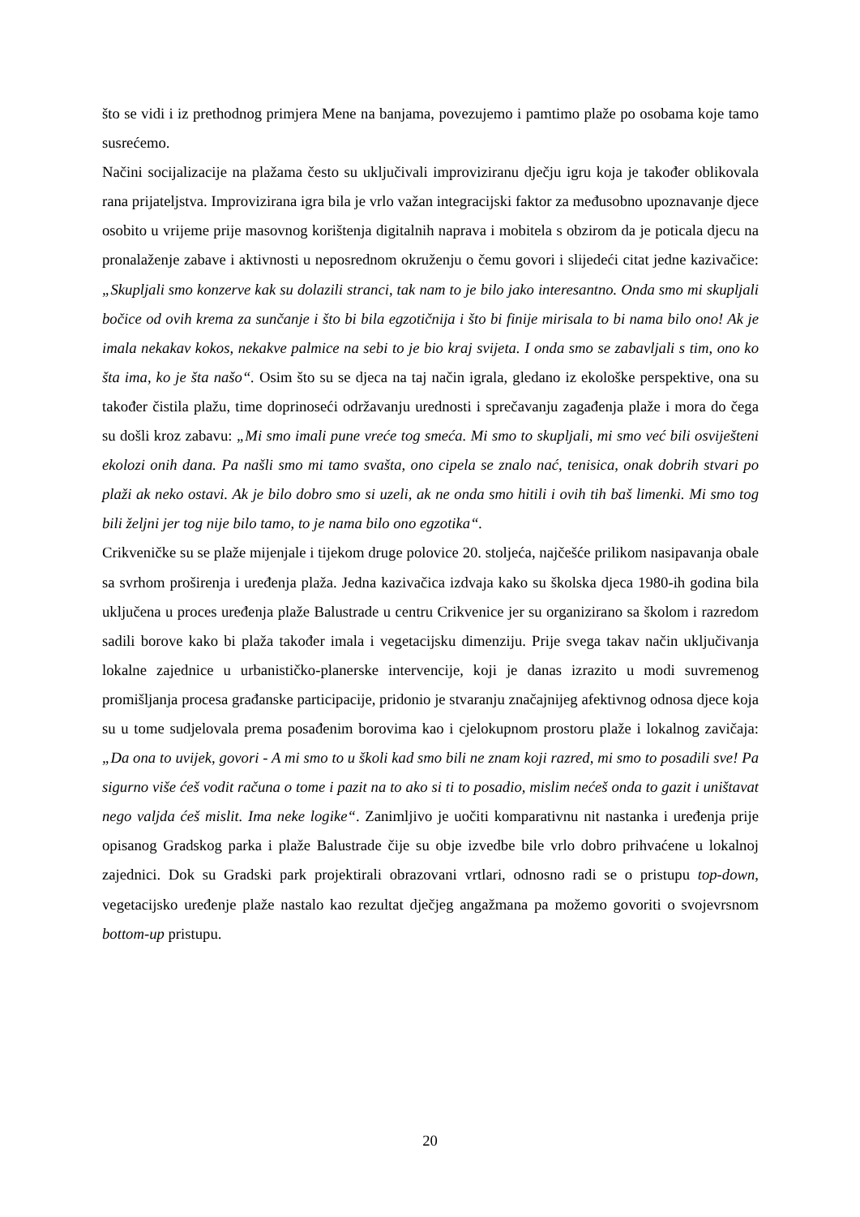što se vidi i iz prethodnog primjera Mene na banjama, povezujemo i pamtimo plaže po osobama koje tamo susrećemo.
Načini socijalizacije na plažama često su uključivali improviziranu dječju igru koja je također oblikovala rana prijateljstva. Improvizirana igra bila je vrlo važan integracijski faktor za međusobno upoznavanje djece osobito u vrijeme prije masovnog korištenja digitalnih naprava i mobitela s obzirom da je poticala djecu na pronalaženje zabave i aktivnosti u neposrednom okruženju o čemu govori i slijedeći citat jedne kazivačice: „Skupljali smo konzerve kak su dolazili stranci, tak nam to je bilo jako interesantno. Onda smo mi skupljali bočice od ovih krema za sunčanje i što bi bila egzotičnija i što bi finije mirisala to bi nama bilo ono! Ak je imala nekakav kokos, nekakve palmice na sebi to je bio kraj svijeta. I onda smo se zabavljali s tim, ono ko šta ima, ko je šta našo“. Osim što su se djeca na taj način igrala, gledano iz ekološke perspektive, ona su također čistila plažu, time doprinoseći održavanju urednosti i sprečavanju zagađenja plaže i mora do čega su došli kroz zabavu: „Mi smo imali pune vreće tog smeća. Mi smo to skupljali, mi smo već bili osviješteni ekolozi onih dana. Pa našli smo mi tamo svašta, ono cipela se znalo nać, tenisica, onak dobrih stvari po plaži ak neko ostavi. Ak je bilo dobro smo si uzeli, ak ne onda smo hitili i ovih tih baš limenki. Mi smo tog bili željni jer tog nije bilo tamo, to je nama bilo ono egzotika“.
Crikveničke su se plaže mijenjale i tijekom druge polovice 20. stoljeća, najčešće prilikom nasipavanja obale sa svrhom proširenja i uređenja plaža. Jedna kazivačica izdvaja kako su školska djeca 1980-ih godina bila uključena u proces uređenja plaže Balustrade u centru Crikvenice jer su organizirano sa školom i razredom sadili borove kako bi plaža također imala i vegetacijsku dimenziju. Prije svega takav način uključivanja lokalne zajednice u urbanističko-planerske intervencije, koji je danas izrazito u modi suvremenog promišljanja procesa građanske participacije, pridonio je stvaranju značajnijeg afektivnog odnosa djece koja su u tome sudjelovala prema posađenim borovima kao i cjelokupnom prostoru plaže i lokalnog zavičaja: „Da ona to uvijek, govori - A mi smo to u školi kad smo bili ne znam koji razred, mi smo to posadili sve! Pa sigurno više ćeš vodit računa o tome i pazit na to ako si ti to posadio, mislim nećeš onda to gazit i uništavat nego valjda ćeš mislit. Ima neke logike“. Zanimljivo je uočiti komparativnu nit nastanka i uređenja prije opisanog Gradskog parka i plaže Balustrade čije su obje izvedbe bile vrlo dobro prihvaćene u lokalnoj zajednici. Dok su Gradski park projektirali obrazovani vrtlari, odnosno radi se o pristupu top-down, vegetacijsko uređenje plaže nastalo kao rezultat dječjeg angažmana pa možemo govoriti o svojevrsnom bottom-up pristupu.
20